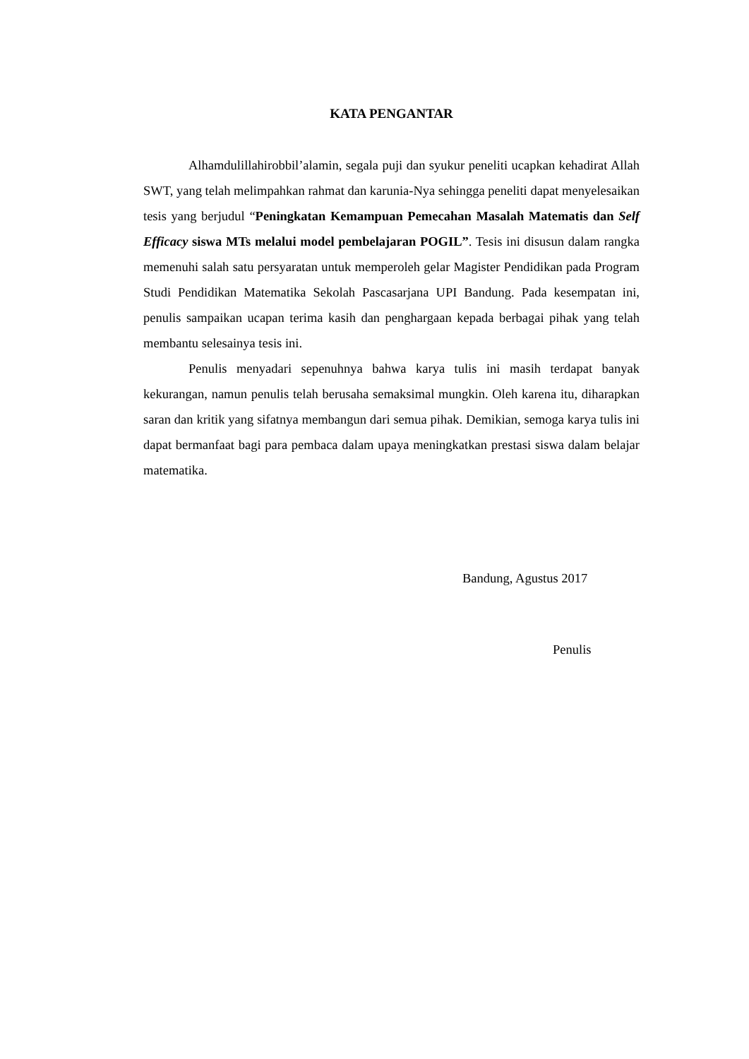KATA PENGANTAR
Alhamdulillahirobbil’alamin, segala puji dan syukur peneliti ucapkan kehadirat Allah SWT, yang telah melimpahkan rahmat dan karunia-Nya sehingga peneliti dapat menyelesaikan tesis yang berjudul “Peningkatan Kemampuan Pemecahan Masalah Matematis dan Self Efficacy siswa MTs melalui model pembelajaran POGIL”. Tesis ini disusun dalam rangka memenuhi salah satu persyaratan untuk memperoleh gelar Magister Pendidikan pada Program Studi Pendidikan Matematika Sekolah Pascasarjana UPI Bandung. Pada kesempatan ini, penulis sampaikan ucapan terima kasih dan penghargaan kepada berbagai pihak yang telah membantu selesainya tesis ini.
Penulis menyadari sepenuhnya bahwa karya tulis ini masih terdapat banyak kekurangan, namun penulis telah berusaha semaksimal mungkin. Oleh karena itu, diharapkan saran dan kritik yang sifatnya membangun dari semua pihak. Demikian, semoga karya tulis ini dapat bermanfaat bagi para pembaca dalam upaya meningkatkan prestasi siswa dalam belajar matematika.
Bandung, Agustus 2017
Penulis